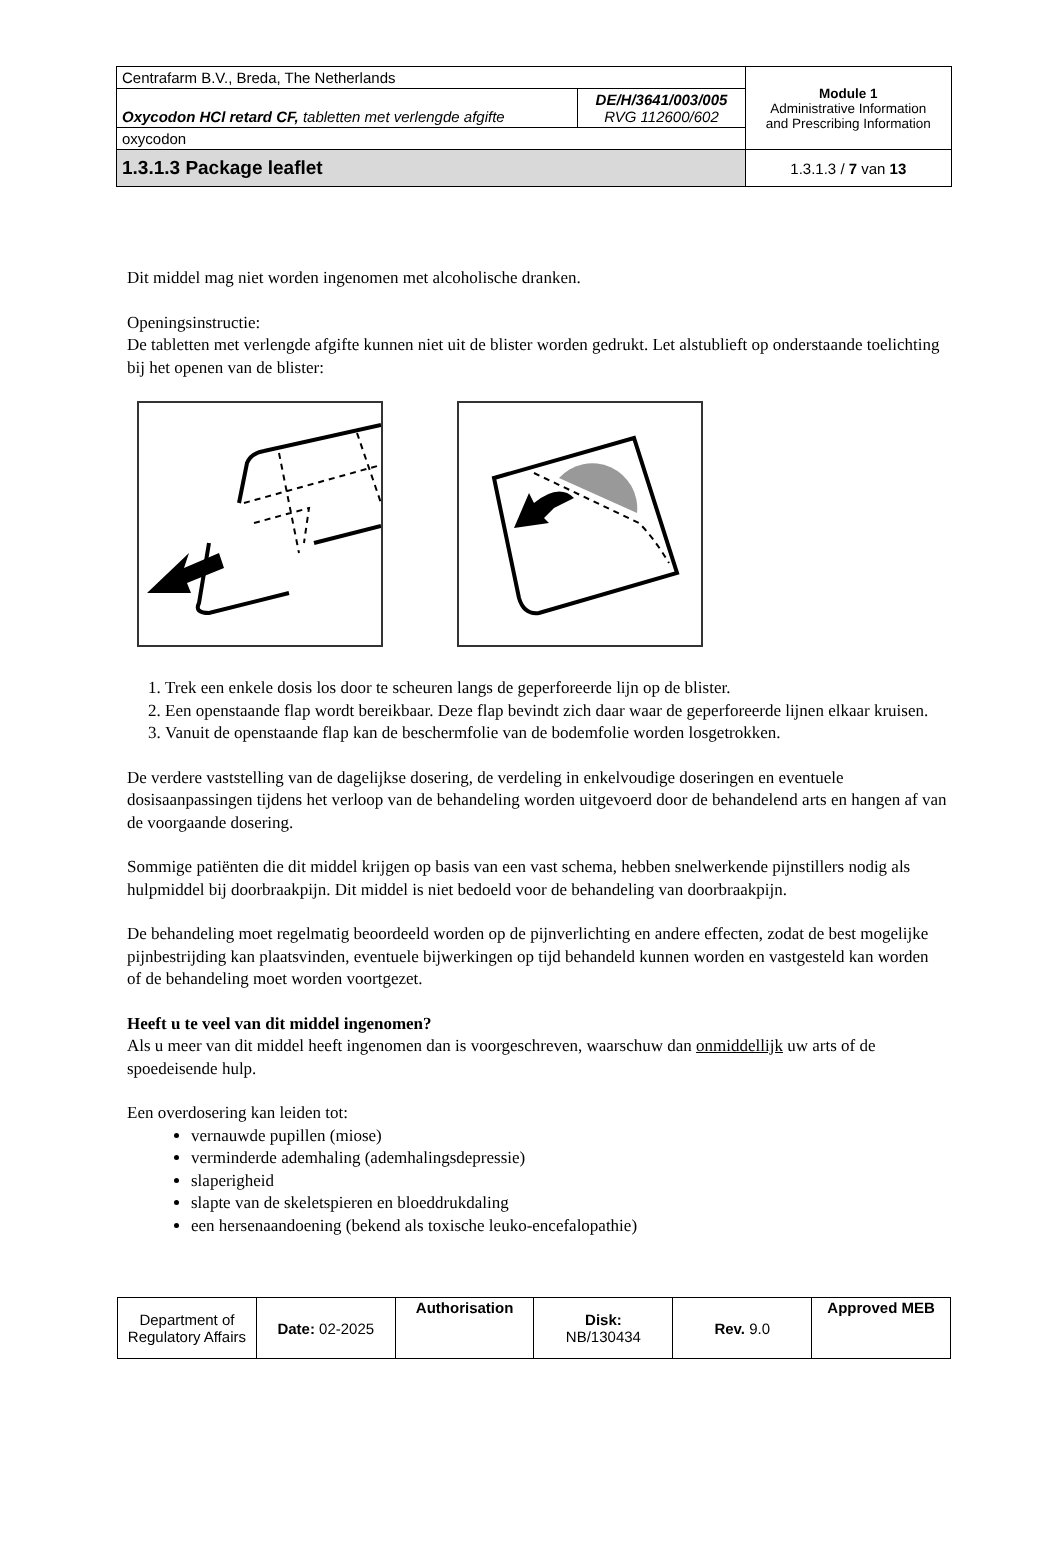| Centrafarm B.V., Breda, The Netherlands | | Module 1 Administrative Information and Prescribing Information |
| Oxycodon HCl retard CF, tabletten met verlengde afgifte | DE/H/3641/003/005 RVG 112600/602 | |
| oxycodon | | |
| 1.3.1.3 Package leaflet | | 1.3.1.3 / 7 van 13 |
Dit middel mag niet worden ingenomen met alcoholische dranken.
Openingsinstructie:
De tabletten met verlengde afgifte kunnen niet uit de blister worden gedrukt. Let alstublieft op onderstaande toelichting bij het openen van de blister:
1. Trek een enkele dosis los door te scheuren langs de geperforeerde lijn op de blister.
2. Een openstaande flap wordt bereikbaar. Deze flap bevindt zich daar waar de geperforeerde lijnen elkaar kruisen.
3. Vanuit de openstaande flap kan de beschermfolie van de bodemfolie worden losgetrokken.
De verdere vaststelling van de dagelijkse dosering, de verdeling in enkelvoudige doseringen en eventuele dosisaanpassingen tijdens het verloop van de behandeling worden uitgevoerd door de behandelend arts en hangen af van de voorgaande dosering.
Sommige patiënten die dit middel krijgen op basis van een vast schema, hebben snelwerkende pijnstillers nodig als hulpmiddel bij doorbraakpijn. Dit middel is niet bedoeld voor de behandeling van doorbraakpijn.
De behandeling moet regelmatig beoordeeld worden op de pijnverlichting en andere effecten, zodat de best mogelijke pijnbestrijding kan plaatsvinden, eventuele bijwerkingen op tijd behandeld kunnen worden en vastgesteld kan worden of de behandeling moet worden voortgezet.
Heeft u te veel van dit middel ingenomen?
Als u meer van dit middel heeft ingenomen dan is voorgeschreven, waarschuw dan onmiddellijk uw arts of de spoedeisende hulp.
Een overdosering kan leiden tot:
vernauwde pupillen (miose)
verminderde ademhaling (ademhalingsdepressie)
slaperigheid
slapte van de skeletspieren en bloeddrukdaling
een hersenaandoening (bekend als toxische leuko-encefalopathie)
| Department of Regulatory Affairs | Date: 02-2025 | Authorisation | Disk: NB/130434 | Rev. 9.0 | Approved MEB |